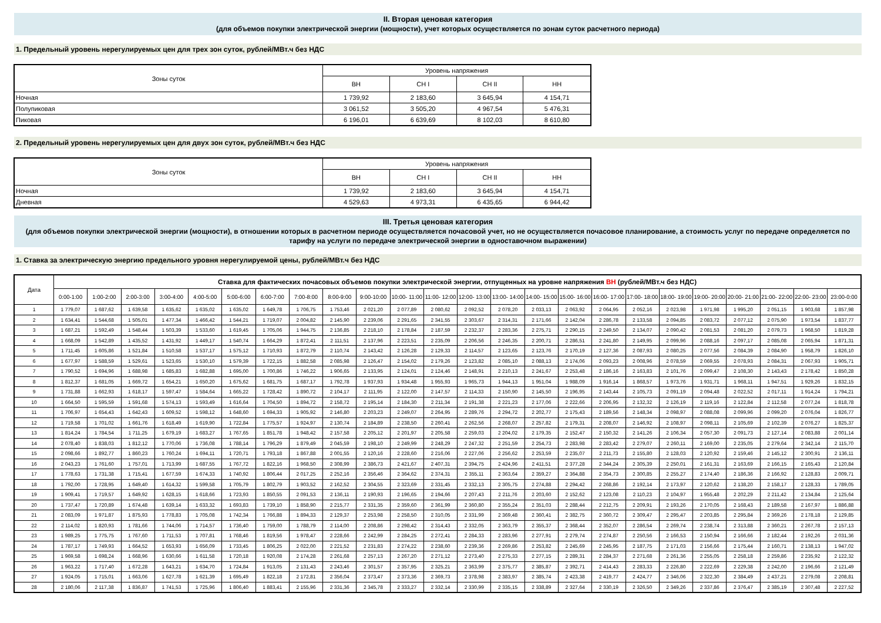II. Вторая ценовая категория
(для объемов покупки электрической энергии (мощности), учет которых осуществляется по зонам суток расчетного периода)
1. Предельный уровень нерегулируемых цен для трех зон суток, рублей/МВт.ч без НДС
| Зоны суток | Уровень напряжения | | | |
| --- | --- | --- | --- | --- |
| | ВН | СН I | СН II | НН |
| Ночная | 1 739,92 | 2 183,60 | 3 645,94 | 4 154,71 |
| Полупиковая | 3 061,52 | 3 505,20 | 4 967,54 | 5 476,31 |
| Пиковая | 6 196,01 | 6 639,69 | 8 102,03 | 8 610,80 |
2. Предельный уровень нерегулируемых цен для двух зон суток, рублей/МВт.ч без НДС
| Зоны суток | Уровень напряжения | | | |
| --- | --- | --- | --- | --- |
| | ВН | СН I | СН II | НН |
| Ночная | 1 739,92 | 2 183,60 | 3 645,94 | 4 154,71 |
| Дневная | 4 529,63 | 4 973,31 | 6 435,65 | 6 944,42 |
III. Третья ценовая категория
(для объемов покупки электрической энергии (мощности), в отношении которых в расчетном периоде осуществляется почасовой учет, но не осуществляется почасовое планирование, а стоимость услуг по передаче определяется по тарифу на услуги по передаче электрической энергии в одноставочном выражении)
1. Ставка за электрическую энергию предельного уровня нерегулируемой цены, рублей/МВт.ч без НДС
| Дата | Ставка для фактических почасовых объемов покупки электрической энергии, отпущенных на уровне напряжения ВН (рублей/МВт.ч без НДС) | | | | | | | | | | | | | | | | | | | | | | | |
| --- | --- | --- | --- | --- | --- | --- | --- | --- | --- | --- | --- | --- | --- | --- | --- | --- | --- | --- | --- | --- | --- | --- | --- | --- |
| | 0:00-1:00 | 1:00-2:00 | 2:00-3:00 | 3:00-4:00 | 4:00-5:00 | 5:00-6:00 | 6:00-7:00 | 7:00-8:00 | 8:00-9:00 | 9:00-10:00 | 10:00- 11:00 | 11:00- 12:00 | 12:00- 13:00 | 13:00- 14:00 | 14:00- 15:00 | 15:00- 16:00 | 16:00- 17:00 | 17:00- 18:00 | 18:00- 19:00 | 19:00- 20:00 | 20:00- 21:00 | 21:00- 22:00 | 22:00- 23:00 | 23:00-0:00 |
| 1 | 1 779,07 | 1 687,62 | 1 639,58 | 1 635,62 | 1 635,02 | 1 635,02 | 1 649,78 | 1 706,75 | 1 753,46 | 2 021,20 | 2 077,89 | 2 080,62 | 2 092,52 | 2 078,20 | 2 033,13 | 2 063,92 | 2 064,95 | 2 052,16 | 2 023,98 | 1 971,98 | 1 995,20 | 2 051,15 | 1 903,68 | 1 857,98 |
| 2 | 1 634,41 | 1 544,68 | 1 505,01 | 1 477,34 | 1 466,42 | 1 544,21 | 1 719,07 | 2 004,82 | 2 145,90 | 2 239,06 | 2 291,65 | 2 341,55 | 2 303,67 | 2 314,31 | 2 171,66 | 2 142,04 | 2 286,78 | 2 133,58 | 2 094,85 | 2 083,72 | 2 077,12 | 2 075,90 | 1 973,54 | 1 837,77 |
| 3 | 1 687,21 | 1 592,49 | 1 548,44 | 1 503,39 | 1 533,60 | 1 619,45 | 1 705,06 | 1 944,75 | 2 136,85 | 2 218,10 | 2 178,84 | 2 187,59 | 2 232,37 | 2 283,36 | 2 275,71 | 2 290,15 | 2 249,50 | 2 134,07 | 2 090,42 | 2 081,53 | 2 081,20 | 2 079,73 | 1 968,50 | 1 819,28 |
| 4 | 1 668,09 | 1 542,89 | 1 435,52 | 1 431,92 | 1 449,17 | 1 540,74 | 1 664,29 | 1 872,41 | 2 111,51 | 2 137,96 | 2 223,51 | 2 235,09 | 2 206,56 | 2 246,35 | 2 200,71 | 2 286,51 | 2 241,80 | 2 149,95 | 2 099,96 | 2 088,16 | 2 097,17 | 2 085,08 | 2 065,94 | 1 871,31 |
| 5 | 1 711,45 | 1 605,86 | 1 521,84 | 1 510,58 | 1 537,17 | 1 575,12 | 1 710,93 | 1 872,79 | 2 110,74 | 2 143,42 | 2 126,28 | 2 129,33 | 2 114,57 | 2 123,65 | 2 123,76 | 2 170,19 | 2 127,36 | 2 087,93 | 2 080,25 | 2 077,56 | 2 084,39 | 2 084,90 | 1 958,79 | 1 826,10 |
| 6 | 1 677,97 | 1 588,59 | 1 529,61 | 1 523,65 | 1 530,10 | 1 579,39 | 1 722,15 | 1 882,58 | 2 085,98 | 2 126,47 | 2 154,02 | 2 179,26 | 2 123,82 | 2 085,10 | 2 088,13 | 2 174,06 | 2 093,23 | 2 008,96 | 2 078,59 | 2 069,55 | 2 078,93 | 2 084,31 | 2 067,93 | 1 905,71 |
| 7 | 1 790,52 | 1 694,96 | 1 688,98 | 1 685,83 | 1 682,88 | 1 695,00 | 1 700,86 | 1 746,22 | 1 906,65 | 2 133,95 | 2 124,01 | 2 124,46 | 2 148,91 | 2 210,13 | 2 241,67 | 2 253,48 | 2 186,16 | 2 163,83 | 2 101,76 | 2 099,47 | 2 108,30 | 2 143,43 | 2 178,42 | 1 850,28 |
| 8 | 1 812,37 | 1 681,05 | 1 669,72 | 1 654,21 | 1 650,20 | 1 675,62 | 1 681,75 | 1 687,17 | 1 792,78 | 1 937,93 | 1 934,48 | 1 955,93 | 1 965,73 | 1 944,13 | 1 951,04 | 1 988,09 | 1 916,14 | 1 868,57 | 1 973,76 | 1 931,71 | 1 968,11 | 1 947,51 | 1 929,26 | 1 832,15 |
| 9 | 1 731,88 | 1 662,93 | 1 618,17 | 1 597,47 | 1 584,64 | 1 665,22 | 1 728,42 | 1 890,72 | 2 104,17 | 2 111,95 | 2 122,00 | 2 147,57 | 2 114,33 | 2 150,90 | 2 145,50 | 2 196,95 | 2 143,44 | 2 105,73 | 2 091,19 | 2 094,48 | 2 022,52 | 2 017,11 | 1 914,24 | 1 794,21 |
| 10 | 1 664,50 | 1 595,59 | 1 591,68 | 1 574,13 | 1 593,49 | 1 616,64 | 1 704,50 | 1 894,72 | 2 158,72 | 2 195,14 | 2 184,30 | 2 211,34 | 2 191,38 | 2 221,23 | 2 177,06 | 2 222,66 | 2 206,95 | 2 132,32 | 2 126,19 | 2 119,16 | 2 122,84 | 2 112,58 | 2 077,24 | 1 818,78 |
| 11 | 1 706,97 | 1 654,43 | 1 642,43 | 1 609,52 | 1 598,12 | 1 648,60 | 1 694,33 | 1 905,92 | 2 146,80 | 2 203,23 | 2 249,07 | 2 264,95 | 2 289,76 | 2 294,72 | 2 202,77 | 2 175,43 | 2 189,56 | 2 148,34 | 2 098,97 | 2 088,08 | 2 099,96 | 2 099,20 | 2 076,04 | 1 826,77 |
| 12 | 1 719,58 | 1 701,02 | 1 661,76 | 1 618,49 | 1 619,90 | 1 722,84 | 1 775,57 | 1 924,97 | 2 130,74 | 2 184,89 | 2 238,50 | 2 260,41 | 2 262,56 | 2 268,07 | 2 257,82 | 2 179,31 | 2 208,07 | 2 146,92 | 2 108,97 | 2 098,11 | 2 105,69 | 2 102,39 | 2 076,27 | 1 825,37 |
| 13 | 1 814,24 | 1 784,54 | 1 711,25 | 1 679,19 | 1 683,27 | 1 767,65 | 1 851,78 | 1 948,42 | 2 157,58 | 2 205,12 | 2 201,97 | 2 205,58 | 2 259,03 | 2 204,02 | 2 179,35 | 2 152,47 | 2 150,32 | 2 141,26 | 2 106,34 | 2 057,30 | 2 091,73 | 2 127,14 | 2 083,88 | 2 001,14 |
| 14 | 2 078,40 | 1 838,03 | 1 812,12 | 1 770,06 | 1 736,08 | 1 788,14 | 1 796,29 | 1 879,49 | 2 045,59 | 2 198,10 | 2 249,99 | 2 248,29 | 2 247,32 | 2 251,59 | 2 254,73 | 2 283,98 | 2 283,42 | 2 279,07 | 2 260,11 | 2 169,00 | 2 235,05 | 2 279,64 | 2 342,14 | 2 115,70 |
| 15 | 2 098,66 | 1 892,77 | 1 860,23 | 1 760,24 | 1 694,11 | 1 720,71 | 1 793,18 | 1 867,88 | 2 001,55 | 2 120,16 | 2 228,60 | 2 216,06 | 2 227,06 | 2 256,62 | 2 253,59 | 2 235,07 | 2 211,73 | 2 155,80 | 2 128,03 | 2 120,92 | 2 159,46 | 2 145,12 | 2 300,91 | 2 136,11 |
| 16 | 2 043,23 | 1 761,60 | 1 757,01 | 1 713,99 | 1 687,55 | 1 767,72 | 1 822,16 | 1 968,50 | 2 308,99 | 2 386,73 | 2 421,67 | 2 407,31 | 2 394,75 | 2 424,96 | 2 411,51 | 2 377,28 | 2 344,24 | 2 305,39 | 2 250,01 | 2 161,31 | 2 163,69 | 2 166,15 | 2 165,43 | 2 120,84 |
| 17 | 1 778,63 | 1 731,38 | 1 715,41 | 1 677,59 | 1 674,33 | 1 740,92 | 1 806,44 | 2 017,25 | 2 252,16 | 2 356,46 | 2 364,62 | 2 374,31 | 2 355,11 | 2 363,64 | 2 359,27 | 2 364,88 | 2 354,73 | 2 300,85 | 2 255,27 | 2 174,40 | 2 186,36 | 2 166,92 | 2 128,83 | 2 009,71 |
| 18 | 1 792,00 | 1 728,95 | 1 649,40 | 1 614,32 | 1 599,58 | 1 705,79 | 1 802,79 | 1 903,52 | 2 162,52 | 2 304,55 | 2 323,69 | 2 331,45 | 2 332,13 | 2 305,75 | 2 274,88 | 2 294,42 | 2 268,86 | 2 192,14 | 2 173,97 | 2 120,62 | 2 138,20 | 2 158,17 | 2 128,33 | 1 789,05 |
| 19 | 1 909,41 | 1 719,57 | 1 649,92 | 1 628,15 | 1 618,66 | 1 723,93 | 1 850,55 | 2 091,53 | 2 136,11 | 2 190,93 | 2 196,65 | 2 194,66 | 2 207,43 | 2 211,76 | 2 203,60 | 2 152,62 | 2 123,08 | 2 110,23 | 2 104,97 | 1 955,48 | 2 202,29 | 2 211,42 | 2 134,84 | 2 125,64 |
| 20 | 1 737,47 | 1 720,89 | 1 674,48 | 1 639,14 | 1 633,32 | 1 693,83 | 1 739,10 | 1 858,90 | 2 215,77 | 2 331,35 | 2 359,60 | 2 361,99 | 2 360,80 | 2 355,24 | 2 351,03 | 2 288,44 | 2 212,75 | 2 209,91 | 2 193,26 | 2 170,05 | 2 168,43 | 2 189,58 | 2 167,97 | 1 886,88 |
| 21 | 2 083,09 | 1 971,87 | 1 875,93 | 1 778,83 | 1 705,08 | 1 742,34 | 1 766,88 | 1 894,33 | 2 129,37 | 2 253,98 | 2 258,50 | 2 310,05 | 2 331,99 | 2 369,48 | 2 360,41 | 2 382,75 | 2 360,72 | 2 309,47 | 2 295,47 | 2 203,85 | 2 295,84 | 2 369,26 | 2 178,18 | 2 129,85 |
| 22 | 2 114,02 | 1 820,93 | 1 781,66 | 1 744,06 | 1 714,57 | 1 736,40 | 1 759,00 | 1 788,79 | 2 114,00 | 2 208,86 | 2 298,42 | 2 314,43 | 2 332,05 | 2 363,79 | 2 355,37 | 2 368,44 | 2 352,07 | 2 286,54 | 2 269,74 | 2 238,74 | 2 313,88 | 2 360,21 | 2 267,78 | 2 157,13 |
| 23 | 1 989,25 | 1 775,75 | 1 767,60 | 1 711,53 | 1 707,81 | 1 768,46 | 1 819,56 | 1 978,47 | 2 228,66 | 2 242,99 | 2 284,25 | 2 272,41 | 2 284,33 | 2 283,96 | 2 277,91 | 2 279,74 | 2 274,87 | 2 250,56 | 2 166,53 | 2 150,94 | 2 166,66 | 2 182,44 | 2 192,26 | 2 031,36 |
| 24 | 1 787,17 | 1 749,93 | 1 664,52 | 1 653,93 | 1 656,09 | 1 733,45 | 1 806,25 | 2 022,00 | 2 221,52 | 2 231,83 | 2 274,22 | 2 238,60 | 2 239,36 | 2 269,86 | 2 253,82 | 2 245,69 | 2 245,95 | 2 187,75 | 2 171,03 | 2 156,66 | 2 175,44 | 2 160,71 | 2 138,13 | 1 947,02 |
| 25 | 1 969,58 | 1 698,24 | 1 668,96 | 1 630,66 | 1 611,58 | 1 720,18 | 1 920,08 | 2 174,28 | 2 261,68 | 2 257,13 | 2 267,20 | 2 271,12 | 2 273,40 | 2 275,33 | 2 277,15 | 2 289,31 | 2 284,37 | 2 271,68 | 2 261,36 | 2 255,05 | 2 258,18 | 2 259,86 | 2 235,92 | 2 122,32 |
| 26 | 1 963,22 | 1 717,40 | 1 672,28 | 1 643,21 | 1 634,70 | 1 724,84 | 1 913,05 | 2 131,43 | 2 243,46 | 2 301,57 | 2 357,95 | 2 325,21 | 2 363,99 | 2 375,77 | 2 385,87 | 2 392,71 | 2 414,43 | 2 283,33 | 2 226,80 | 2 222,69 | 2 229,38 | 2 242,00 | 2 196,66 | 2 121,49 |
| 27 | 1 924,05 | 1 715,01 | 1 663,06 | 1 627,78 | 1 621,39 | 1 695,49 | 1 822,18 | 2 172,81 | 2 356,04 | 2 373,47 | 2 373,36 | 2 369,73 | 2 378,98 | 2 383,97 | 2 385,74 | 2 423,38 | 2 419,77 | 2 424,77 | 2 346,06 | 2 322,30 | 2 384,49 | 2 437,21 | 2 279,08 | 2 208,81 |
| 28 | 2 180,06 | 2 117,38 | 1 836,87 | 1 741,53 | 1 725,96 | 1 806,40 | 1 883,41 | 2 155,96 | 2 331,36 | 2 345,78 | 2 333,27 | 2 332,14 | 2 330,99 | 2 335,15 | 2 338,89 | 2 327,64 | 2 330,19 | 2 326,50 | 2 349,26 | 2 337,86 | 2 376,47 | 2 385,19 | 2 307,48 | 2 227,52 |